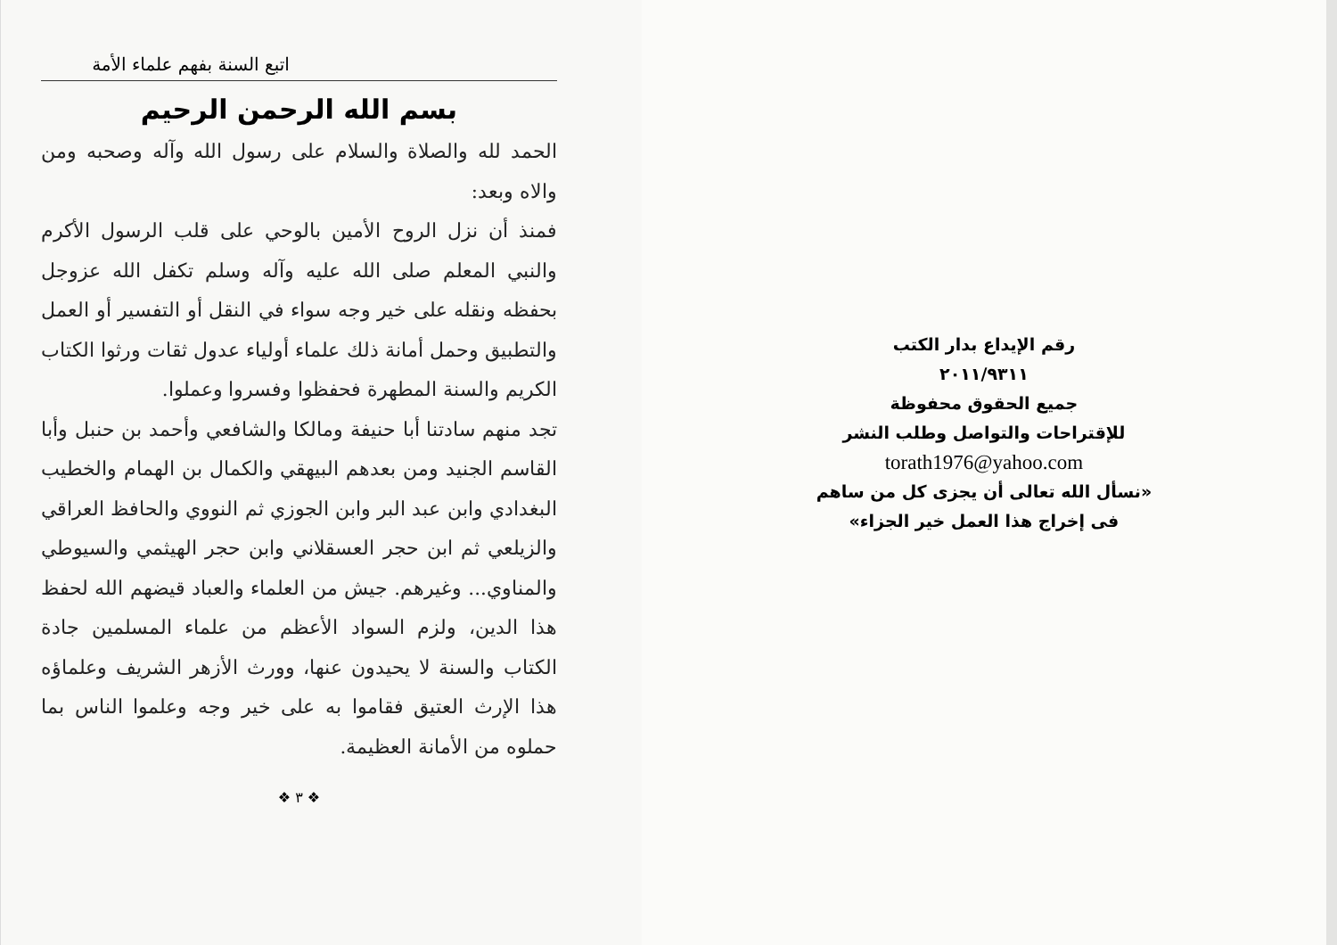اتبع السنة بفهم علماء الأمة
بسم الله الرحمن الرحيم
الحمد لله والصلاة والسلام على رسول الله وآله وصحبه ومن والاه وبعد:
فمنذ أن نزل الروح الأمين بالوحي على قلب الرسول الأكرم والنبي المعلم صلى الله عليه وآله وسلم تكفل الله عزوجل بحفظه ونقله على خير وجه سواء في النقل أو التفسير أو العمل والتطبيق وحمل أمانة ذلك علماء أولياء عدول ثقات ورثوا الكتاب الكريم والسنة المطهرة فحفظوا وفسروا وعملوا.
تجد منهم سادتنا أبا حنيفة ومالكا والشافعي وأحمد بن حنبل وأبا القاسم الجنيد ومن بعدهم البيهقي والكمال بن الهمام والخطيب البغدادي وابن عبد البر وابن الجوزي ثم النووي والحافظ العراقي والزيلعي ثم ابن حجر العسقلاني وابن حجر الهيثمي والسيوطي والمناوي... وغيرهم. جيش من العلماء والعباد قيضهم الله لحفظ هذا الدين، ولزم السواد الأعظم من علماء المسلمين جادة الكتاب والسنة لا يحيدون عنها، وورث الأزهر الشريف وعلماؤه هذا الإرث العتيق فقاموا به على خير وجه وعلموا الناس بما حملوه من الأمانة العظيمة.
❖ ٣ ❖
رقم الإيداع بدار الكتب
٢٠١١/٩٣١١
جميع الحقوق محفوظة
للإقتراحات والتواصل وطلب النشر
torath1976@yahoo.com
«نسأل الله تعالى أن يجزى كل من ساهم
فى إخراج هذا العمل خير الجزاء»